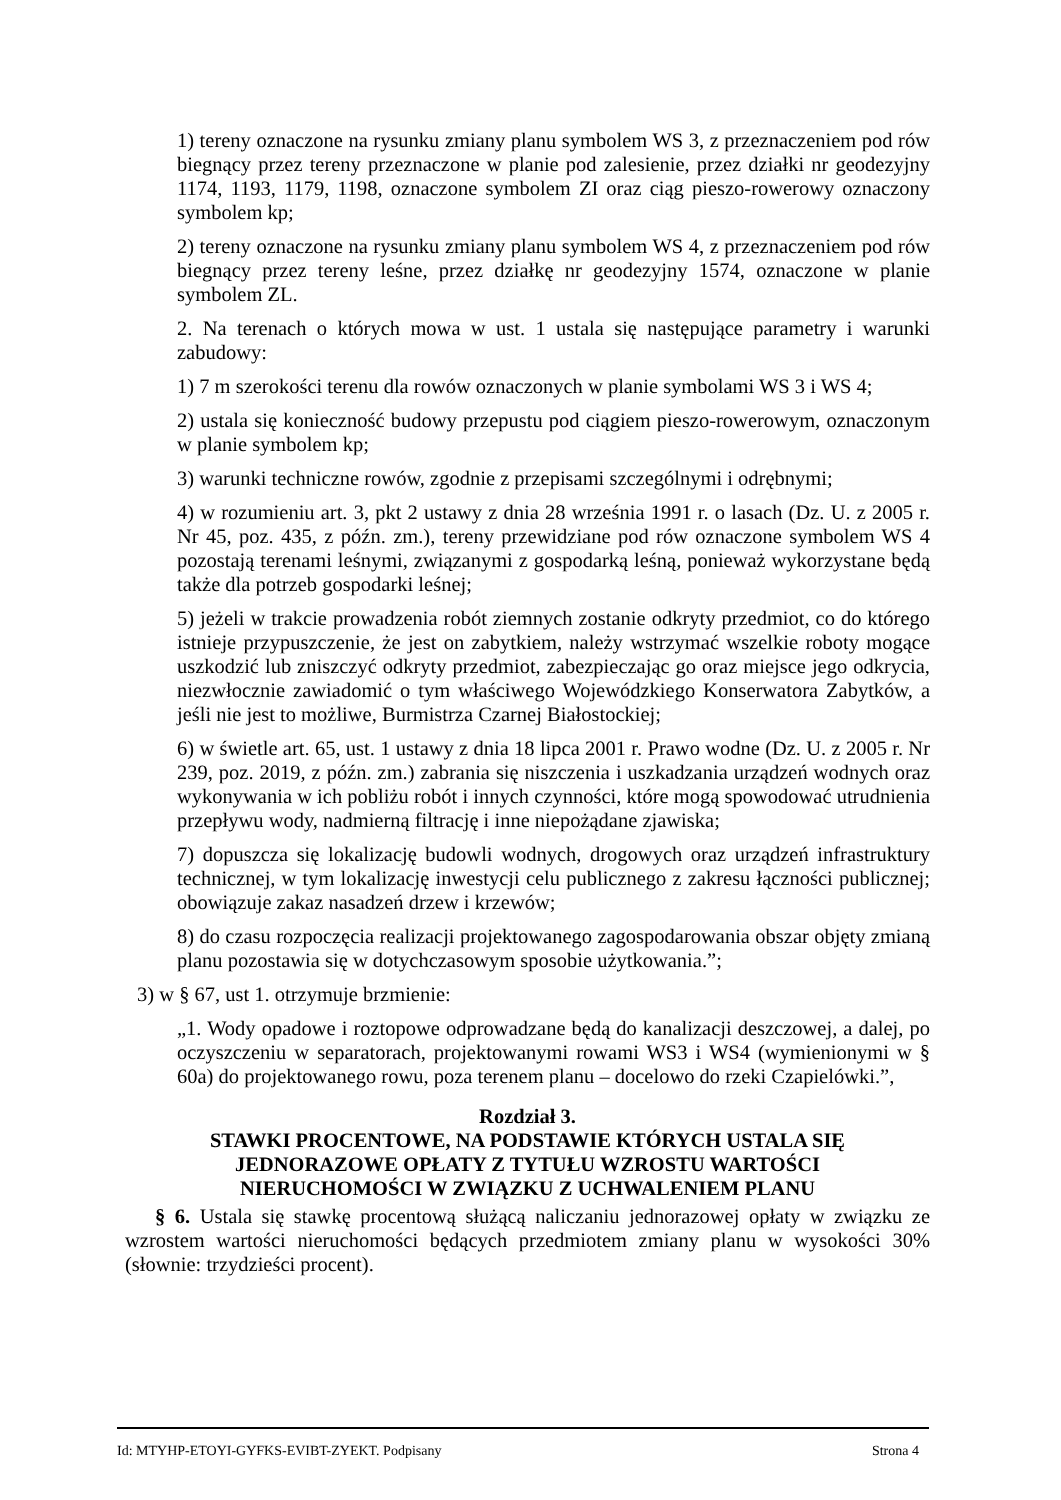1) tereny oznaczone na rysunku zmiany planu symbolem WS 3, z przeznaczeniem pod rów biegnący przez tereny przeznaczone w planie pod zalesienie, przez działki nr geodezyjny 1174, 1193, 1179, 1198, oznaczone symbolem ZI oraz ciąg pieszo-rowerowy oznaczony symbolem kp;
2) tereny oznaczone na rysunku zmiany planu symbolem WS 4, z przeznaczeniem pod rów biegnący przez tereny leśne, przez działkę nr geodezyjny 1574, oznaczone w planie symbolem ZL.
2. Na terenach o których mowa w ust. 1 ustala się następujące parametry i warunki zabudowy:
1) 7 m szerokości terenu dla rowów oznaczonych w planie symbolami WS 3 i WS 4;
2) ustala się konieczność budowy przepustu pod ciągiem pieszo-rowerowym, oznaczonym w planie symbolem kp;
3) warunki techniczne rowów, zgodnie z przepisami szczególnymi i odrębnymi;
4) w rozumieniu art. 3, pkt 2 ustawy z dnia 28 września 1991 r. o lasach (Dz. U. z 2005 r. Nr 45, poz. 435, z późn. zm.), tereny przewidziane pod rów oznaczone symbolem WS 4 pozostają terenami leśnymi, związanymi z gospodarką leśną, ponieważ wykorzystane będą także dla potrzeb gospodarki leśnej;
5) jeżeli w trakcie prowadzenia robót ziemnych zostanie odkryty przedmiot, co do którego istnieje przypuszczenie, że jest on zabytkiem, należy wstrzymać wszelkie roboty mogące uszkodzić lub zniszczyć odkryty przedmiot, zabezpieczając go oraz miejsce jego odkrycia, niezwłocznie zawiadomić o tym właściwego Wojewódzkiego Konserwatora Zabytków, a jeśli nie jest to możliwe, Burmistrza Czarnej Białostockiej;
6) w świetle art. 65, ust. 1 ustawy z dnia 18 lipca 2001 r. Prawo wodne (Dz. U. z 2005 r. Nr 239, poz. 2019, z późn. zm.) zabrania się niszczenia i uszkadzania urządzeń wodnych oraz wykonywania w ich pobliżu robót i innych czynności, które mogą spowodować utrudnienia przepływu wody, nadmierną filtrację i inne niepożądane zjawiska;
7) dopuszcza się lokalizację budowli wodnych, drogowych oraz urządzeń infrastruktury technicznej, w tym lokalizację inwestycji celu publicznego z zakresu łączności publicznej; obowiązuje zakaz nasadzeń drzew i krzewów;
8) do czasu rozpoczęcia realizacji projektowanego zagospodarowania obszar objęty zmianą planu pozostawia się w dotychczasowym sposobie użytkowania.”;
3) w § 67, ust 1. otrzymuje brzmienie:
„1. Wody opadowe i roztopowe odprowadzane będą do kanalizacji deszczowej, a dalej, po oczyszczeniu w separatorach, projektowanymi rowami WS3 i WS4 (wymienionymi w § 60a) do projektowanego rowu, poza terenem planu – docelowo do rzeki Czapielówki.”,
Rozdział 3.
STAWKI PROCENTOWE, NA PODSTAWIE KTÓRYCH USTALA SIĘ
JEDNORAZOWE OPŁATY Z TYTUŁU WZROSTU WARTOŚCI
NIERUCHOMOŚCI W ZWIĄZKU Z UCHWALENIEM PLANU
§ 6. Ustala się stawkę procentową służącą naliczaniu jednorazowej opłaty w związku ze wzrostem wartości nieruchomości będących przedmiotem zmiany planu w wysokości 30% (słownie: trzydzieści procent).
Id: MTYHP-ETOYI-GYFKS-EVIBT-ZYEKT. Podpisany Strona 4